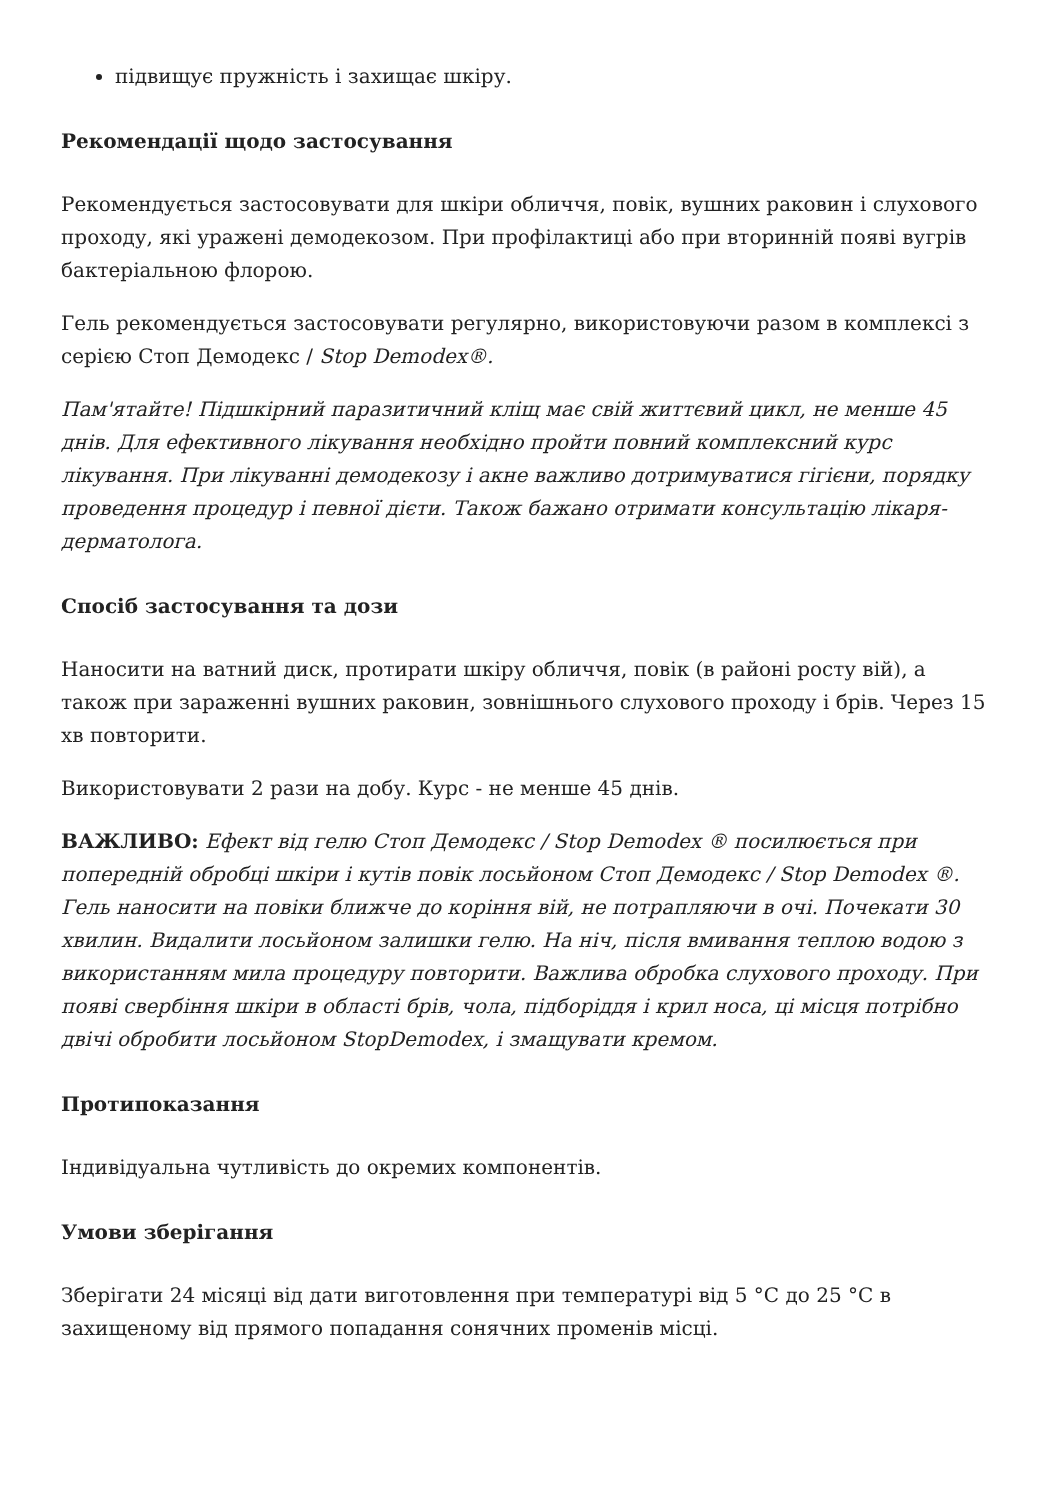підвищує пружність і захищає шкіру.
Рекомендації щодо застосування
Рекомендується застосовувати для шкіри обличчя, повік, вушних раковин і слухового проходу, які уражені демодекозом. При профілактиці або при вторинній появі вугрів бактеріальною флорою.
Гель рекомендується застосовувати регулярно, використовуючи разом в комплексі з серією Стоп Демодекс / Stop Demodex®.
Пам'ятайте! Підшкірний паразитичний кліщ має свій життєвий цикл, не менше 45 днів. Для ефективного лікування необхідно пройти повний комплексний курс лікування. При лікуванні демодекозу і акне важливо дотримуватися гігієни, порядку проведення процедур і певної дієти. Також бажано отримати консультацію лікаря-дерматолога.
Спосіб застосування та дози
Наносити на ватний диск, протирати шкіру обличчя, повік (в районі росту вій), а також при зараженні вушних раковин, зовнішнього слухового проходу і брів. Через 15 хв повторити.
Використовувати 2 рази на добу. Курс - не менше 45 днів.
ВАЖЛИВО: Ефект від гелю Стоп Демодекс / Stop Demodex ® посилюється при попередній обробці шкіри і кутів повік лосьйоном Стоп Демодекс / Stop Demodex ®. Гель наносити на повіки ближче до коріння вій, не потрапляючи в очі. Почекати 30 хвилин. Видалити лосьйоном залишки гелю. На ніч, після вмивання теплою водою з використанням мила процедуру повторити. Важлива обробка слухового проходу. При появі свербіння шкіри в області брів, чола, підборіддя і крил носа, ці місця потрібно двічі обробити лосьйоном StopDemodex, і змащувати кремом.
Протипоказання
Індивідуальна чутливість до окремих компонентів.
Умови зберігання
Зберігати 24 місяці від дати виготовлення при температурі від 5 °C до 25 °C в захищеному від прямого попадання сонячних променів місці.